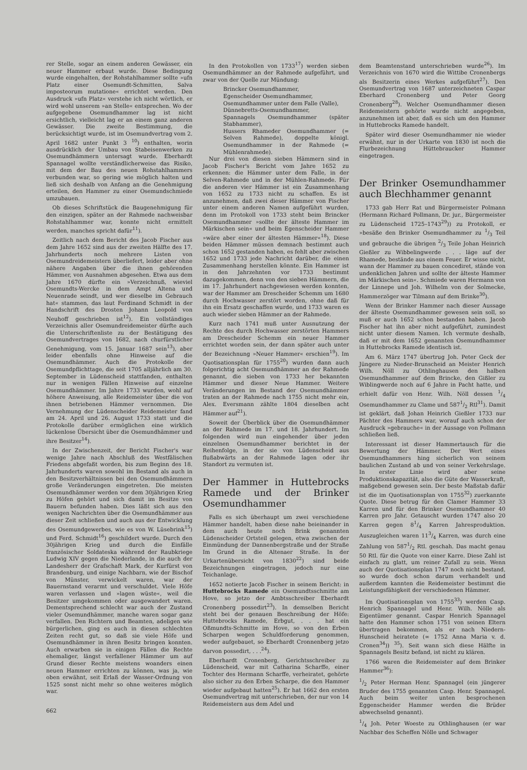rer Stelle, sogar an einem anderen Gewässer, ein neuer Hammer erbaut wurde. Diese Bedingung wurde eingehalten, der Rohstahlhammer sollte »ufn Platz einer Osemundt-Schmitten, Salva imposteorum mutatione« errichtet werden. Den Ausdruck »ufn Platz« verstehe ich nicht wörtlich, er wird wohl unserem »an Stelle« entsprechen. Wo der aufgegebene Osemundhammer lag ist nicht ersichtlich, vielleicht lag er an einem ganz anderen Gewässer. Die zweite Bestimmung, die berücksichtigt wurde, ist im Osemundvertrag vom 2. April 1682 unter Punkt 3 <sup>10</sup>) enthalten, worin ausdrücklich der Umbau von Stabeisenwerken zu Osemundhämmern untersagt wurde. Eberhardt Spannagel wollte verständlicherweise das Risiko, mit dem der Bau des neuen Rohstahlhammers verbunden war, so gering wie möglich halten und ließ sich deshalb von Anfang an die Genehmigung erteilen, den Hammer zu einer Osemundschmiede umzubauen.
Ob dieses Schriftstück die Baugenehmigung für den einzigen, später an der Rahmede nachweisbar Rohstahlhammer war, konnte nicht ermittelt werden, manches spricht dafür<sup>11</sup>).
Zeitlich nach dem Bericht des Jacob Fischer aus dem Jahre 1652 sind aus der zweiten Hälfte des 17. Jahrhunderts noch mehrere Listen von Osemundreidemeistern überliefert, leider aber ohne nähere Angaben über die ihnen gehörenden Hämmer, von Ausnahmen abgesehen. Etwa aus dem Jahre 1670 dürfte ein »Verzeichnuß, wieviel Osemundts-Wercke in dem Ampt Altena und Neuenrade seindt, und wer dieselbe im Gebrauch hat« stammen, das laut Ferdinand Schmidt in der Handschrift des Drosten Johann Leopold von Neuhoff geschrieben ist<sup>12</sup>). Ein vollständiges Verzeichnis aller Osemundreidemeister dürfte auch die Unterschriftenliste zu der Bestätigung des Osemundvertrages von 1682, nach churfürstlicher Genehmigung, vom 15. Januar 1687 sein<sup>13</sup>), aber leider ebenfalls ohne Hinweise auf die Osemundhämmer. Auch die Protokolle der Osemundpflichttage, die seit 1705 alljährlich am 30. September in Lüdenscheid stattfanden, enthalten nur in wenigen Fällen Hinweise auf einzelne Osemundhämmer. Im Jahre 1733 wurden, wohl auf höhere Anweisung, alle Reidemeister über die von ihnen betriebenen Hämmer vernommen. Die Vernehmung der Lüdenscheider Reidemeister fand am 24. April und 26. August 1733 statt und die Protokolle darüber ermöglichen eine wirklich lückenlose Übersicht über die Osemundhämmer und ihre Besitzer<sup>14</sup>).
In der Zwischenzeit, der Bericht Fischer's war wenige Jahre nach Abschluß des Westfälischen Friedens abgefaßt worden, bis zum Beginn des 18. Jahrhunderts waren sowohl im Bestand als auch in den Besitzverhältnissen bei den Osemundhämmern große Veränderungen eingetreten. Die meisten Osemundhämmer werden vor dem 30jährigen Krieg zu Höfen gehört und sich damit im Besitze von Bauern befunden haben. Dies läßt sich aus den wenigen Nachrichten über die Osemundhämmer aus dieser Zeit schließen und auch aus der Entwicklung des Osemundgewerbes, wie es von W. Lüsebrink<sup>15</sup>) und Ferd. Schmidt<sup>16</sup>) geschildert wurde. Durch den 30jährigen Krieg und durch die Einfälle französischer Soldateska während der Raubkriege Ludwig XIV gegen die Niederlande, in die auch der Landesherr der Grafschaft Mark, der Kurfürst von Brandenburg, und einige Nachbarn, wie der Bischof von Münster, verwickelt waren, war der Bauernstand verarmt und verschuldet. Viele Höfe waren verlassen und »lagen wüste«, weil die Besitzer umgekommen oder ausgewandert waren. Dementsprechend schlecht war auch der Zustand vieler Osemundhämmer, manche waren sogar ganz verfallen. Den Richtern und Beamten, adeligen wie bürgerlichen, ging es auch in diesen schlechten Zeiten recht gut, so daß sie viele Höfe und Osemundhämmer in ihren Besitz bringen konnten. Auch erwarben sie in einigen Fällen die Rechte ehemaliger, längst verfallener Hämmer um auf Grund dieser Rechte meistens woanders einen neuen Hammer errichten zu können, was ja, wie oben erwähnt, seit Erlaß der Wasser-Ordnung von 1525 sonst nicht mehr so ohne weiteres möglich war.
662
In den Protokollen von 1733<sup>17</sup>) werden sieben Osemundhämmer an der Rahmede aufgeführt, und zwar von der Quelle zur Mündung:
Brincker Osemundhammer,
Egenscheider Osemundhammer,
Osemundhammer unter dem Falle (Valle),
Dünnebretts-Osemundhammer,
Spannagels Osemundhammer (später Stabhammer),
Hussers Rhameder Osemundhammer (= Selven Rahmede), doppelte königl. Osemundhammer in der Rahmede (= Mühlenrahmede).
Nur drei von diesen sieben Hämmern sind in Jacob Fischer's Bericht vom Jahre 1652 zu erkennen: die Hämmer unter dem Falle, in der Selven-Rahmede und in der Mühlen-Rahmede. Für die anderen vier Hämmer ist ein Zusammenhang von 1652 zu 1733 nicht zu schaffen. Es ist anzunehmen, daß zwei dieser Hämmer von Fischer unter einem anderen Namen aufgeführt wurden, denn im Protokoll von 1733 steht beim Brincker Osemundhammer »sollte der älteste Hammer im Märkischen sein« und beim Egenscheider Hammer »wäre aber einer der ältesten Hämmer«<sup>18</sup>). Diese beiden Hämmer müssen demnach bestimmt auch schon 1652 gestanden haben, es fehlt aber zwischen 1652 und 1733 jede Nachricht darüber, die einen Zusammenhang herstellen könnte. Ein Hammer ist in den Jahrzehnten vor 1733 bestimmt dazugekommen, denn von den sieben Hämmern, die im 17. Jahrhundert nachgewiesen werden konnten, war der Hammer am Drescheider Schemm um 1680 durch Hochwasser zerstört worden, ohne daß für ihn ein Ersatz geschaffen wurde, und 1733 waren es auch wieder sieben Hämmer an der Rahmede.
Kurz nach 1741 muß unter Ausnutzung der Rechte des durch Hochwasser zerstörten Hammers am Drescheider Schemm ein neuer Hammer errichtet worden sein, der dann später auch unter der Bezeichnung »Neuer Hammer« erschien<sup>19</sup>). Im Quotisationsplan für 1755<sup>20</sup>) wurden dann auch folgerichtig acht Osemundhämmer an der Rahmede genannt, die sieben von 1733 her bekannten Hämmer und dieser Neue Hammer. Weitere Veränderungen im Bestand der Osemundhämmer traten an der Rahmede nach 1755 nicht mehr ein, Alex. Eversmann zählte 1804 dieselben acht Hämmer auf<sup>21</sup>).
Soweit der Überblick über die Osemundhämmer an der Rahmede im 17. und 18. Jahrhundert. Im folgenden wird nun eingehender über jeden einzelnen Osemundhammer berichtet in der Reihenfolge, in der sie von Lüdenscheid aus flußabwärts an der Rahmede lagen oder ihr Standort zu vermuten ist.
Der Hammer in Huttebrocks Ramede und der Brinker Osemundhammer
Falls es sich überhaupt um zwei verschiedene Hämmer handelt, haben diese nahe beieinander in dem auch heute noch Brink genannten Lüdenscheider Ortsteil gelegen, etwa zwischen der Einmündung der Dannenbergstraße und der Straße Im Grund in die Altenaer Straße. In der Urkartenübersicht von 1830<sup>22</sup>) sind beide Bezeichnungen eingetragen, jedoch nur eine Teichanlage.
1652 notierte Jacob Fischer in seinem Bericht: in Huttebrocks Ramede ein Osemundtsschmitte am Hove, so jetzo der Ambtsschreiber Eberhardt Cronenberg possedirt<sup>23</sup>). In demselben Bericht steht bei der genauen Beschreibung der Höfe: Huttebrocks Ramede, Erbgut, . . . hat ein Oßmundts-Schmitte im Hove, so von den Erben Scharpen wegen Schuldforderung genommen, weder aufgebauet, so Eberhardt Cronnenberg jetzo darvon possedirt, . . .<sup>24</sup>).
Eberhardt Cronenberg, Gerichtsschreiber zu Lüdenscheid, war mit Catharina Scharffe, einer Tochter des Hermann Scharffe, verheiratet, gehörte also sicher zu den Erben Scharpe, die den Hammer wieder aufgebaut hatten<sup>25</sup>). Er hat 1662 den ersten Osemundvertrag mit unterschrieben, der nur von 14 Reidemeistern aus dem Adel und
dem Beamtenstand unterschrieben wurde<sup>26</sup>). Im Verzeichnis von 1670 wird die Wittibe Cronenbergs als Besitzerin eines Werkes aufgeführt<sup>27</sup>). Den Osemundvertrag von 1687 unterzeichneten Caspar Eberhard Cronenberg und Peter Georg Cronenberg<sup>28</sup>). Welcher Osemundhammer diesen Reidemeistern gehörte wurde nicht angegeben, anzunehmen ist aber, daß es sich um den Hammer in Huttebrocks Ramede handelt.
Später wird dieser Osemundhammer nie wieder erwähnt, nur in der Urkarte von 1830 ist noch die Flurbezeichnung Hüttebraucker Hammer eingetragen.
Der Brinker Osemundhammer auch Blechhammer genannt
1733 gab Herr Rat und Bürgermeister Polmann (Hermann Richard Pollmann, Dr. jur., Bürgermeister zu Lüdenscheid 1725–1743<sup>29</sup>)) zu Protokoll, er »besäße den Brinker Osemundhammer zu 1/3 Teil und gebrauche die übrigen 2/3 Teile Johan Heinrich Gießler zu Wibbelingwerde . . . läge auf der Rhamede, bestände aus einem Feuer. Er wisse nicht, wann der Hammer zu bauen concediret, stände von undenklichen Jahren und sollte der älteste Hammer im Märkischen sein«. Schmiede waren Hermann von der Linnepe und Joh. Wilhelm von der Solmecke, Hammerzöger war Tilmann auf dem Brinke<sup>30</sup>).
Wenn der Brinker Hammer nach dieser Aussage der älteste Osemundhammer gewesen sein soll, so muß er auch 1652 schon bestanden haben. Jacob Fischer hat ihn aber nicht aufgeführt, zumindest nicht unter diesem Namen. Ich vermute deshalb, daß er mit dem 1652 genannten Osemundhammer in Huttebrocks Ramede identisch ist.
Am 6. März 1747 übertrug Joh. Peter Geck der Jüngere zu Nieder-Brunscheid an Meister Henrich Wilh. Nöll zu Othlinghausen den halben Osemundhammer auf dem Brincke, den Gißler zu Wiblingwerde noch auf 6 Jahre in Pacht hatte, und erhielt dafür von Henr. Wilh. Nöll dessen 1/4 Osemundhammer zu Clame und 5871/2 Rtl<sup>31</sup>). Damit ist geklärt, daß Johan Heinrich Gießler 1733 nur Pächter des Hammers war, worauf auch schon der Ausdruck »gebrauche« in der Aussage von Pollmann schließen ließ.
Interessant ist dieser Hammertausch für die Bewertung der Hämmer. Der Wert eines Osemundhammers hing sicherlich von seinem baulichen Zustand ab und von seiner Verkehrslage. In erster Linie wird aber seine Produktionskapazität, also die Güte der Wasserkraft, maßgebend gewesen sein. Der beste Maßstab dafür ist die im Quotisationsplan von 1755<sup>32</sup>) zuerkannte Quote. Diese betrug für den Clamer Hammer 33 Karren und für den Brinker Osemundhammer 40 Karren pro Jahr. Getauscht wurden 1747 also 20 Karren gegen 81/4 Karren Jahresproduktion. Auszugleichen waren 113/4 Karren, was durch eine Zahlung von 5871/2 Rtl. geschah. Das macht genau 50 Rtl. für die Quote von einer Karre. Diese Zahl ist einfach zu glatt, um reiner Zufall zu sein. Wenn auch der Quotisationsplan 1747 noch nicht bestand, so wurde doch schon darum verhandelt und außerdem kannten die Reidemeister bestimmt die Leistungsfähigkeit der verschiedenen Hämmer.
Im Quotisationsplan von 1755<sup>33</sup>) werden Casp. Henrich Spannagel und Henr. Wilh. Nölle als Eigentümer genannt. Caspar Henrich Spannagel hatte den Hammer schon 1751 von seinen Eltern übertragen bekommen, als er nach Niedern-Hunscheid heiratete (∞ 1752 Anna Maria v. d. Cronen<sup>34</sup>)) <sup>35</sup>). Seit wann sich diese Hälfte in Spannagels Besitz befand, ist nicht zu klären.
1766 waren die Reidemeister auf dem Brinker Hammer<sup>36</sup>):
1/2 Peter Herman Henr. Spannagel (ein jüngerer Bruder des 1755 genannten Casp. Henr. Spannagel. Auch beim weiter unten besprochenen Eggenscheider Hammer werden die Brüder abwechselnd genannt).
1/4 Joh. Peter Woeste zu Othlinghausen (er war Nachbar des Scheffen Nölle und Schwager